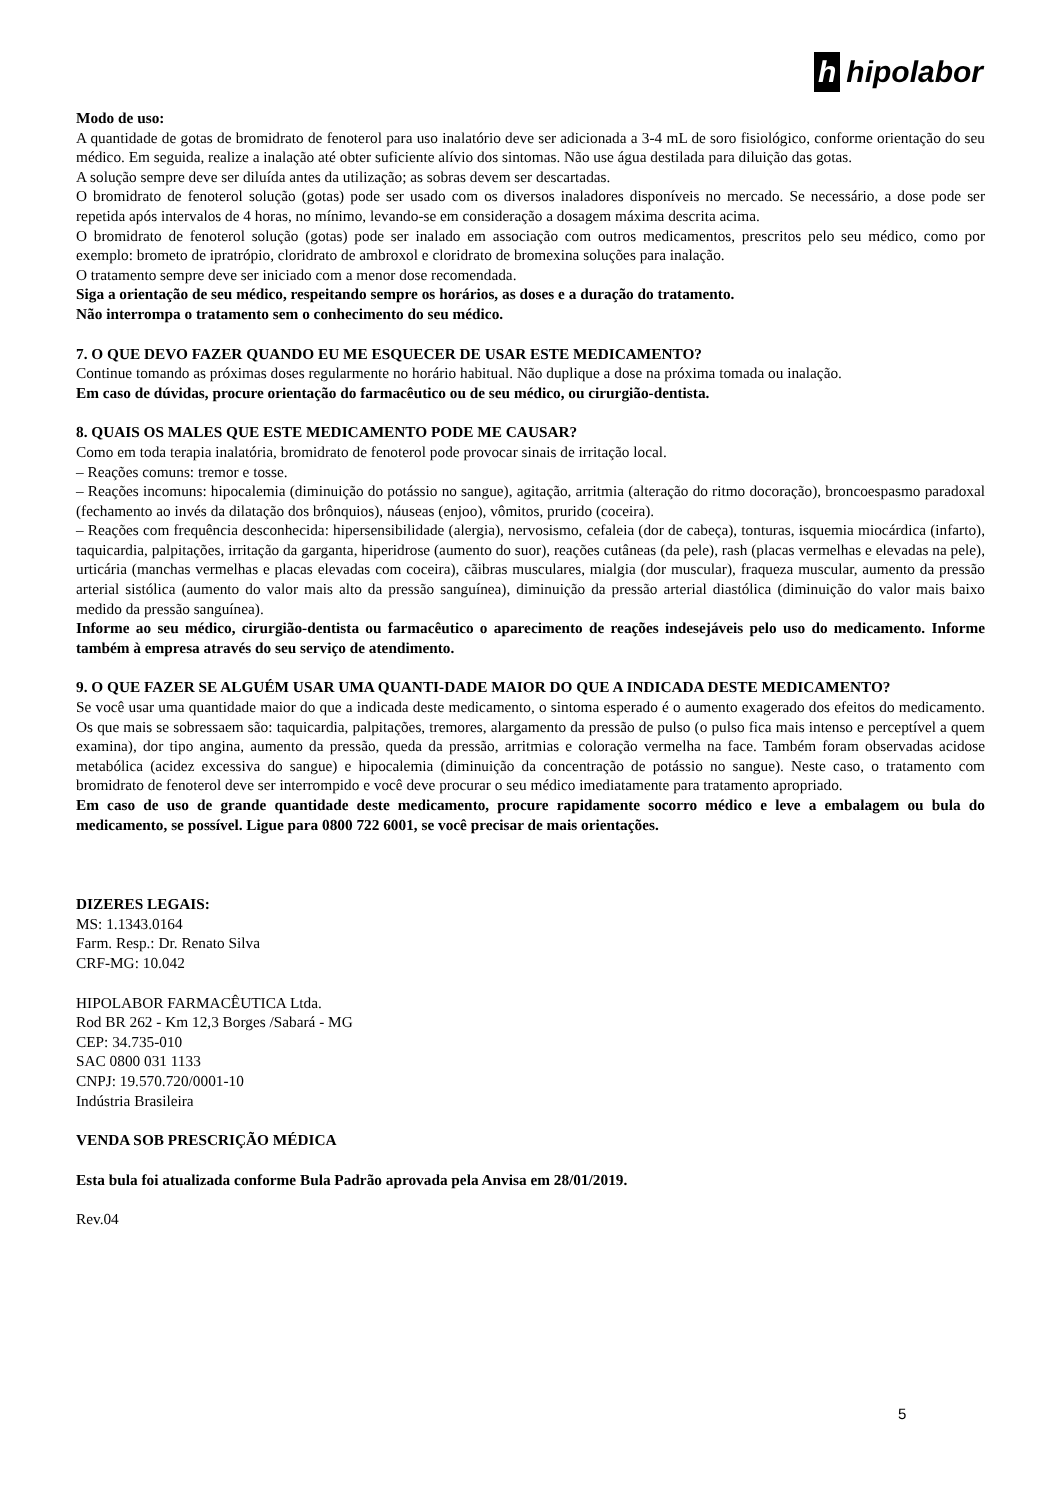h hipolabor
Modo de uso:
A quantidade de gotas de bromidrato de fenoterol para uso inalatório deve ser adicionada a 3-4 mL de soro fisiológico, conforme orientação do seu médico. Em seguida, realize a inalação até obter suficiente alívio dos sintomas. Não use água destilada para diluição das gotas.
A solução sempre deve ser diluída antes da utilização; as sobras devem ser descartadas.
O bromidrato de fenoterol solução (gotas) pode ser usado com os diversos inaladores disponíveis no mercado. Se necessário, a dose pode ser repetida após intervalos de 4 horas, no mínimo, levando-se em consideração a dosagem máxima descrita acima.
O bromidrato de fenoterol solução (gotas) pode ser inalado em associação com outros medicamentos, prescritos pelo seu médico, como por exemplo: brometo de ipratrópio, cloridrato de ambroxol e cloridrato de bromexina soluções para inalação.
O tratamento sempre deve ser iniciado com a menor dose recomendada.
Siga a orientação de seu médico, respeitando sempre os horários, as doses e a duração do tratamento.
Não interrompa o tratamento sem o conhecimento do seu médico.
7. O QUE DEVO FAZER QUANDO EU ME ESQUECER DE USAR ESTE MEDICAMENTO?
Continue tomando as próximas doses regularmente no horário habitual. Não duplique a dose na próxima tomada ou inalação.
Em caso de dúvidas, procure orientação do farmacêutico ou de seu médico, ou cirurgião-dentista.
8. QUAIS OS MALES QUE ESTE MEDICAMENTO PODE ME CAUSAR?
Como em toda terapia inalatória, bromidrato de fenoterol pode provocar sinais de irritação local.
– Reações comuns: tremor e tosse.
– Reações incomuns: hipocalemia (diminuição do potássio no sangue), agitação, arritmia (alteração do ritmo docoração), broncoespasmo paradoxal (fechamento ao invés da dilatação dos brônquios), náuseas (enjoo), vômitos, prurido (coceira).
– Reações com frequência desconhecida: hipersensibilidade (alergia), nervosismo, cefaleia (dor de cabeça), tonturas, isquemia miocárdica (infarto), taquicardia, palpitações, irritação da garganta, hiperidrose (aumento do suor), reações cutâneas (da pele), rash (placas vermelhas e elevadas na pele), urticária (manchas vermelhas e placas elevadas com coceira), cãibras musculares, mialgia (dor muscular), fraqueza muscular, aumento da pressão arterial sistólica (aumento do valor mais alto da pressão sanguínea), diminuição da pressão arterial diastólica (diminuição do valor mais baixo medido da pressão sanguínea).
Informe ao seu médico, cirurgião-dentista ou farmacêutico o aparecimento de reações indesejáveis pelo uso do medicamento. Informe também à empresa através do seu serviço de atendimento.
9. O QUE FAZER SE ALGUÉM USAR UMA QUANTI-DADE MAIOR DO QUE A INDICADA DESTE MEDICAMENTO?
Se você usar uma quantidade maior do que a indicada deste medicamento, o sintoma esperado é o aumento exagerado dos efeitos do medicamento. Os que mais se sobressaem são: taquicardia, palpitações, tremores, alargamento da pressão de pulso (o pulso fica mais intenso e perceptível a quem examina), dor tipo angina, aumento da pressão, queda da pressão, arritmias e coloração vermelha na face. Também foram observadas acidose metabólica (acidez excessiva do sangue) e hipocalemia (diminuição da concentração de potássio no sangue). Neste caso, o tratamento com bromidrato de fenoterol deve ser interrompido e você deve procurar o seu médico imediatamente para tratamento apropriado.
Em caso de uso de grande quantidade deste medicamento, procure rapidamente socorro médico e leve a embalagem ou bula do medicamento, se possível. Ligue para 0800 722 6001, se você precisar de mais orientações.
DIZERES LEGAIS:
MS: 1.1343.0164
Farm. Resp.: Dr. Renato Silva
CRF-MG: 10.042
HIPOLABOR FARMACÊUTICA Ltda.
Rod BR 262 - Km 12,3 Borges /Sabará - MG
CEP: 34.735-010
SAC 0800 031 1133
CNPJ: 19.570.720/0001-10
Indústria Brasileira
VENDA SOB PRESCRIÇÃO MÉDICA
Esta bula foi atualizada conforme Bula Padrão aprovada pela Anvisa em 28/01/2019.
Rev.04
5